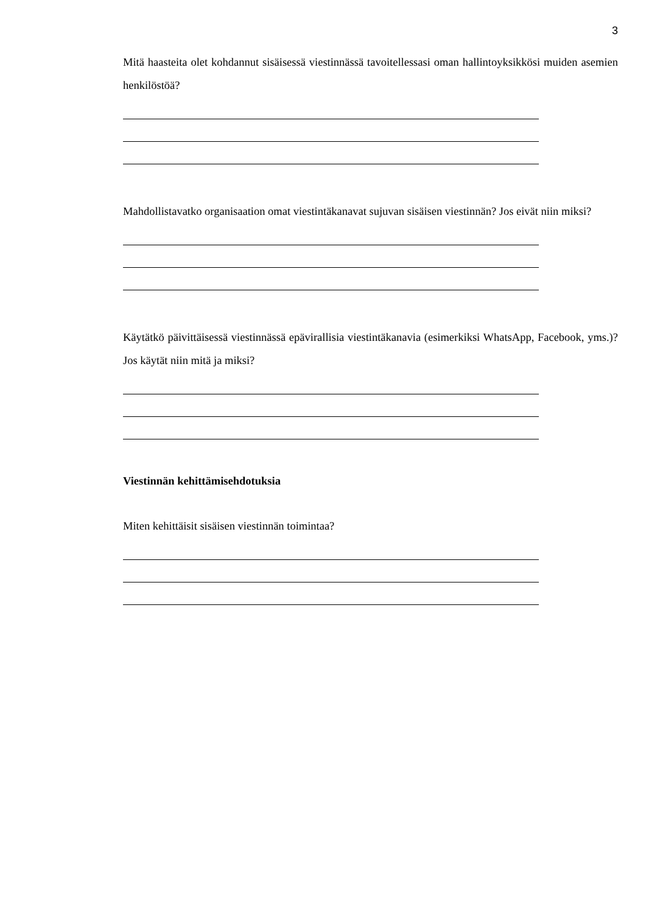3
Mitä haasteita olet kohdannut sisäisessä viestinnässä tavoitellessasi oman hallintoyksikkösi muiden asemien henkilöstöä?
Mahdollistavatko organisaation omat viestintäkanavat sujuvan sisäisen viestinnän? Jos eivät niin miksi?
Käytätkö päivittäisessä viestinnässä epävirallisia viestintäkanavia (esimerkiksi WhatsApp, Facebook, yms.)? Jos käytät niin mitä ja miksi?
Viestinnän kehittämisehdotuksia
Miten kehittäisit sisäisen viestinnän toimintaa?